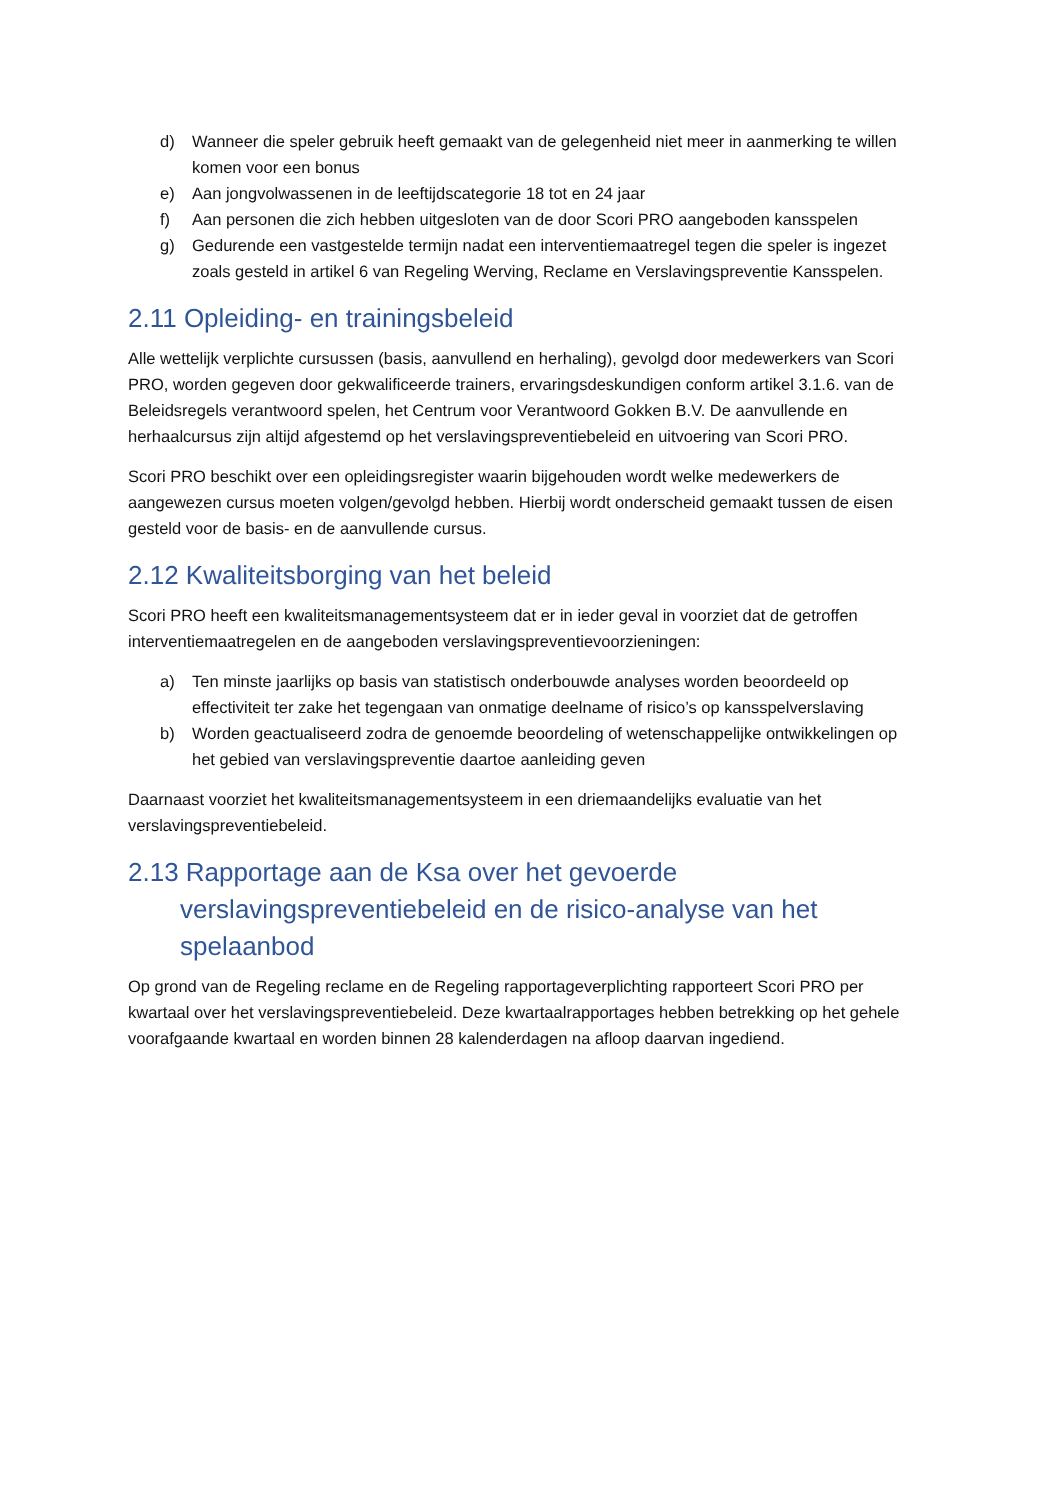d) Wanneer die speler gebruik heeft gemaakt van de gelegenheid niet meer in aanmerking te willen komen voor een bonus
e) Aan jongvolwassenen in de leeftijdscategorie 18 tot en 24 jaar
f) Aan personen die zich hebben uitgesloten van de door Scori PRO aangeboden kansspelen
g) Gedurende een vastgestelde termijn nadat een interventiemaatregel tegen die speler is ingezet zoals gesteld in artikel 6 van Regeling Werving, Reclame en Verslavingspreventie Kansspelen.
2.11 Opleiding- en trainingsbeleid
Alle wettelijk verplichte cursussen (basis, aanvullend en herhaling), gevolgd door medewerkers van Scori PRO, worden gegeven door gekwalificeerde trainers, ervaringsdeskundigen conform artikel 3.1.6. van de Beleidsregels verantwoord spelen, het Centrum voor Verantwoord Gokken B.V. De aanvullende en herhaalcursus zijn altijd afgestemd op het verslavingspreventiebeleid en uitvoering van Scori PRO.
Scori PRO beschikt over een opleidingsregister waarin bijgehouden wordt welke medewerkers de aangewezen cursus moeten volgen/gevolgd hebben. Hierbij wordt onderscheid gemaakt tussen de eisen gesteld voor de basis- en de aanvullende cursus.
2.12 Kwaliteitsborging van het beleid
Scori PRO heeft een kwaliteitsmanagementsysteem dat er in ieder geval in voorziet dat de getroffen interventiemaatregelen en de aangeboden verslavingspreventievoorzieningen:
a) Ten minste jaarlijks op basis van statistisch onderbouwde analyses worden beoordeeld op effectiviteit ter zake het tegengaan van onmatige deelname of risico’s op kansspelverslaving
b) Worden geactualiseerd zodra de genoemde beoordeling of wetenschappelijke ontwikkelingen op het gebied van verslavingspreventie daartoe aanleiding geven
Daarnaast voorziet het kwaliteitsmanagementsysteem in een driemaandelijks evaluatie van het verslavingspreventiebeleid.
2.13 Rapportage aan de Ksa over het gevoerde
verslavingspreventiebeleid en de risico-analyse van het spelaanbod
Op grond van de Regeling reclame en de Regeling rapportageverplichting rapporteert Scori PRO per kwartaal over het verslavingspreventiebeleid. Deze kwartaalrapportages hebben betrekking op het gehele voorafgaande kwartaal en worden binnen 28 kalenderdagen na afloop daarvan ingediend.